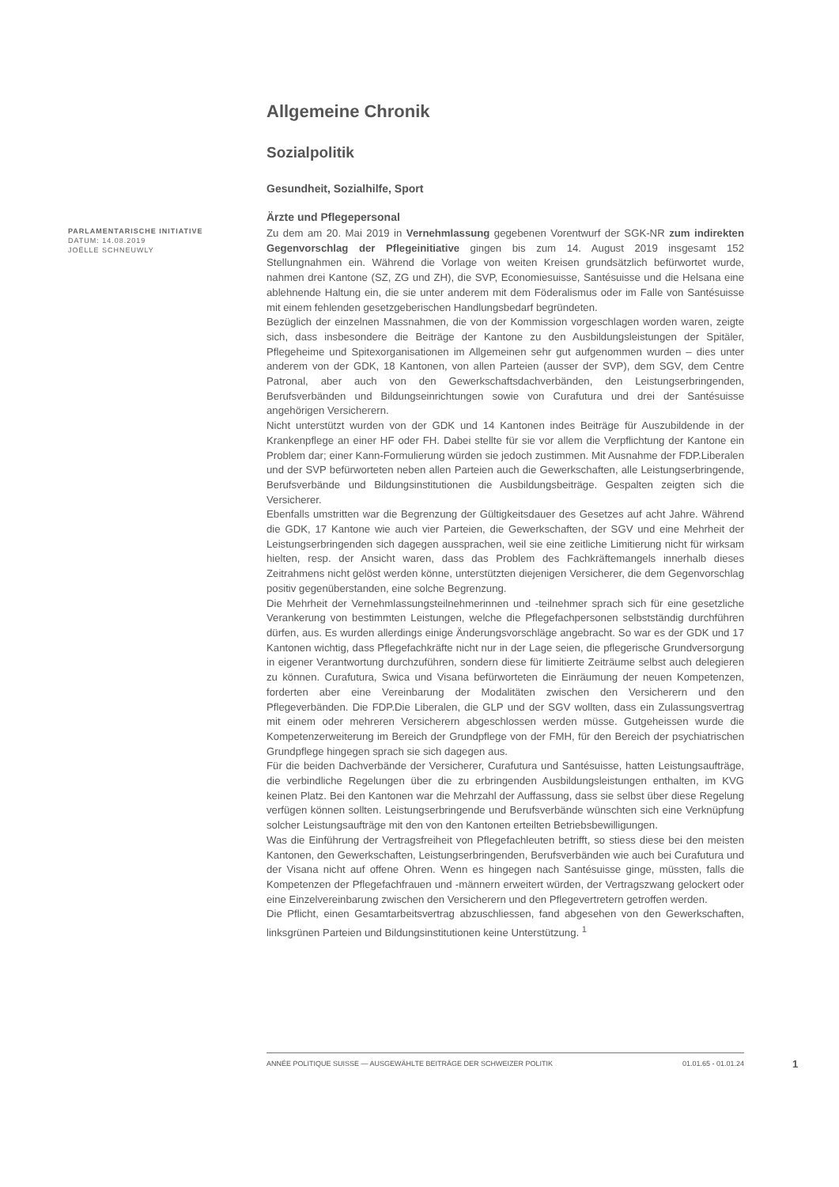Allgemeine Chronik
Sozialpolitik
Gesundheit, Sozialhilfe, Sport
Ärzte und Pflegepersonal
PARLAMENTARISCHE INITIATIVE
DATUM: 14.08.2019
JOËLLE SCHNEUWLY
Zu dem am 20. Mai 2019 in Vernehmlassung gegebenen Vorentwurf der SGK-NR zum indirekten Gegenvorschlag der Pflegeinitiative gingen bis zum 14. August 2019 insgesamt 152 Stellungnahmen ein. Während die Vorlage von weiten Kreisen grundsätzlich befürwortet wurde, nahmen drei Kantone (SZ, ZG und ZH), die SVP, Economiesuisse, Santésuisse und die Helsana eine ablehnende Haltung ein, die sie unter anderem mit dem Föderalismus oder im Falle von Santésuisse mit einem fehlenden gesetzgeberischen Handlungsbedarf begründeten.
Bezüglich der einzelnen Massnahmen, die von der Kommission vorgeschlagen worden waren, zeigte sich, dass insbesondere die Beiträge der Kantone zu den Ausbildungsleistungen der Spitäler, Pflegeheime und Spitexorganisationen im Allgemeinen sehr gut aufgenommen wurden – dies unter anderem von der GDK, 18 Kantonen, von allen Parteien (ausser der SVP), dem SGV, dem Centre Patronal, aber auch von den Gewerkschaftsdachverbänden, den Leistungserbringenden, Berufsverbänden und Bildungseinrichtungen sowie von Curafutura und drei der Santésuisse angehörigen Versicherern.
Nicht unterstützt wurden von der GDK und 14 Kantonen indes Beiträge für Auszubildende in der Krankenpflege an einer HF oder FH. Dabei stellte für sie vor allem die Verpflichtung der Kantone ein Problem dar; einer Kann-Formulierung würden sie jedoch zustimmen. Mit Ausnahme der FDP.Liberalen und der SVP befürworteten neben allen Parteien auch die Gewerkschaften, alle Leistungserbringende, Berufsverbände und Bildungsinstitutionen die Ausbildungsbeiträge. Gespalten zeigten sich die Versicherer.
Ebenfalls umstritten war die Begrenzung der Gültigkeitsdauer des Gesetzes auf acht Jahre. Während die GDK, 17 Kantone wie auch vier Parteien, die Gewerkschaften, der SGV und eine Mehrheit der Leistungserbringenden sich dagegen aussprachen, weil sie eine zeitliche Limitierung nicht für wirksam hielten, resp. der Ansicht waren, dass das Problem des Fachkräftemangels innerhalb dieses Zeitrahmens nicht gelöst werden könne, unterstützten diejenigen Versicherer, die dem Gegenvorschlag positiv gegenüberstanden, eine solche Begrenzung.
Die Mehrheit der Vernehmlassungsteilnehmerinnen und -teilnehmer sprach sich für eine gesetzliche Verankerung von bestimmten Leistungen, welche die Pflegefachpersonen selbstständig durchführen dürfen, aus. Es wurden allerdings einige Änderungsvorschläge angebracht. So war es der GDK und 17 Kantonen wichtig, dass Pflegefachkräfte nicht nur in der Lage seien, die pflegerische Grundversorgung in eigener Verantwortung durchzuführen, sondern diese für limitierte Zeiträume selbst auch delegieren zu können. Curafutura, Swica und Visana befürworteten die Einräumung der neuen Kompetenzen, forderten aber eine Vereinbarung der Modalitäten zwischen den Versicherern und den Pflegeverbänden. Die FDP.Die Liberalen, die GLP und der SGV wollten, dass ein Zulassungsvertrag mit einem oder mehreren Versicherern abgeschlossen werden müsse. Gutgeheissen wurde die Kompetenzerweiterung im Bereich der Grundpflege von der FMH, für den Bereich der psychiatrischen Grundpflege hingegen sprach sie sich dagegen aus.
Für die beiden Dachverbände der Versicherer, Curafutura und Santésuisse, hatten Leistungsaufträge, die verbindliche Regelungen über die zu erbringenden Ausbildungsleistungen enthalten, im KVG keinen Platz. Bei den Kantonen war die Mehrzahl der Auffassung, dass sie selbst über diese Regelung verfügen können sollten. Leistungserbringende und Berufsverbände wünschten sich eine Verknüpfung solcher Leistungsaufträge mit den von den Kantonen erteilten Betriebsbewilligungen.
Was die Einführung der Vertragsfreiheit von Pflegefachleuten betrifft, so stiess diese bei den meisten Kantonen, den Gewerkschaften, Leistungserbringenden, Berufsverbänden wie auch bei Curafutura und der Visana nicht auf offene Ohren. Wenn es hingegen nach Santésuisse ginge, müssten, falls die Kompetenzen der Pflegefachfrauen und -männern erweitert würden, der Vertragszwang gelockert oder eine Einzelvereinbarung zwischen den Versicherern und den Pflegevertretern getroffen werden.
Die Pflicht, einen Gesamtarbeitsvertrag abzuschliessen, fand abgesehen von den Gewerkschaften, linksgrünen Parteien und Bildungsinstitutionen keine Unterstützung. <sup>1</sup>
ANNÉE POLITIQUE SUISSE — AUSGEWÄHLTE BEITRÄGE DER SCHWEIZER POLITIK 01.01.65 - 01.01.24
1